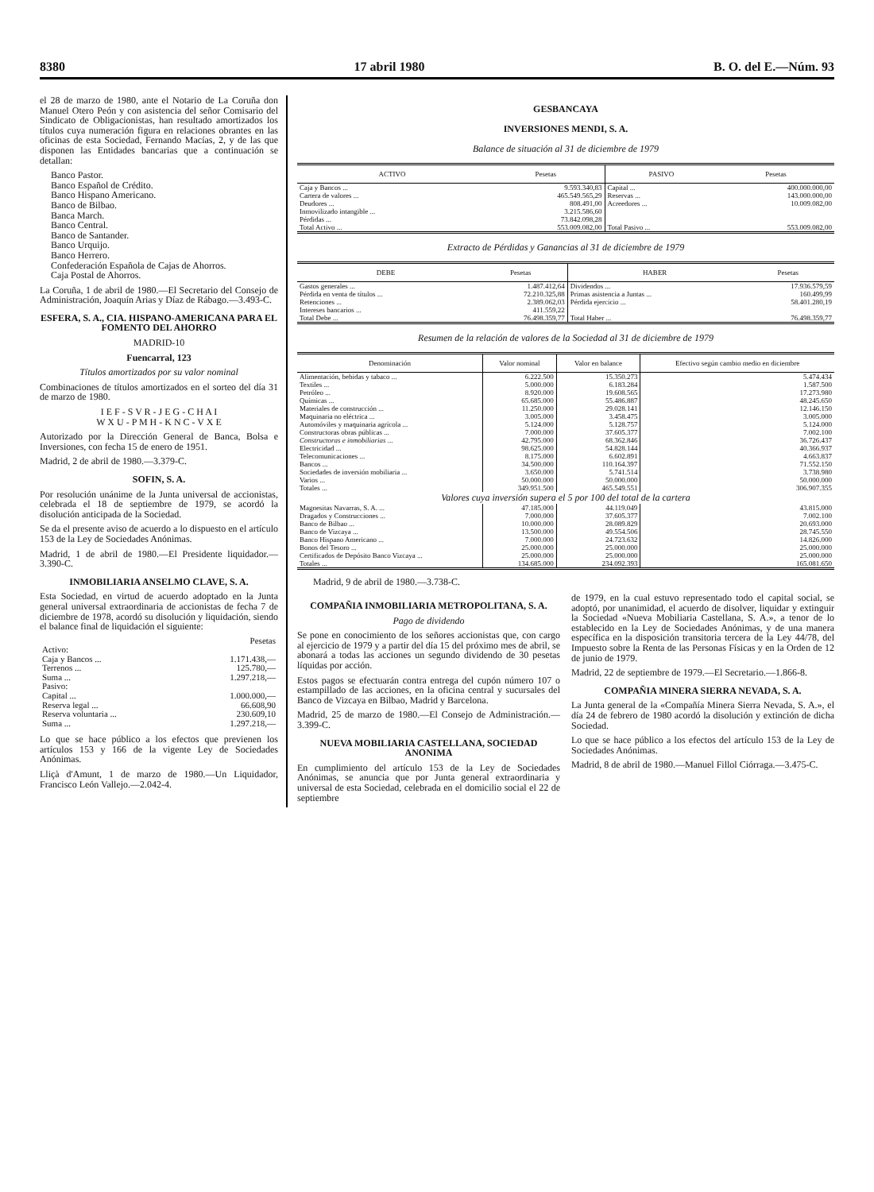8380 17 abril 1980 B. O. del E.—Núm. 93
el 28 de marzo de 1980, ante el Notario de La Coruña don Manuel Otero Peón y con asistencia del señor Comisario del Sindicato de Obligacionistas, han resultado amortizados los títulos cuya numeración figura en relaciones obrantes en las oficinas de esta Sociedad, Fernando Macías, 2, y de las que disponen las Entidades bancarias que a continuación se detallan:
Banco Pastor.
Banco Español de Crédito.
Banco Hispano Americano.
Banco de Bilbao.
Banca March.
Banco Central.
Banco de Santander.
Banco Urquijo.
Banco Herrero.
Confederación Española de Cajas de Ahorros.
Caja Postal de Ahorros.
La Coruña, 1 de abril de 1980.—El Secretario del Consejo de Administración, Joaquín Arias y Díaz de Rábago.—3.493-C.
ESFERA, S. A., CIA. HISPANO-AMERICANA PARA EL FOMENTO DEL AHORRO
MADRID-10
Fuencarral, 123
Títulos amortizados por su valor nominal
Combinaciones de títulos amortizados en el sorteo del día 31 de marzo de 1980.
I E F - S V R - J E G - C H A I
W X U - P M H - K N C - V X E
Autorizado por la Dirección General de Banca, Bolsa e Inversiones, con fecha 15 de enero de 1951.
Madrid, 2 de abril de 1980.—3.379-C.
SOFIN, S. A.
Por resolución unánime de la Junta universal de accionistas, celebrada el 18 de septiembre de 1979, se acordó la disolución anticipada de la Sociedad.
Se da el presente aviso de acuerdo a lo dispuesto en el artículo 153 de la Ley de Sociedades Anónimas.
Madrid, 1 de abril de 1980.—El Presidente liquidador.—3.390-C.
INMOBILIARIA ANSELMO CLAVE, S. A.
Esta Sociedad, en virtud de acuerdo adoptado en la Junta general universal extraordinaria de accionistas de fecha 7 de diciembre de 1978, acordó su disolución y liquidación, siendo el balance final de liquidación el siguiente:
| | Pesetas |
| Activo: | |
| Caja y Bancos ... | 1.171.438,— |
| Terrenos ... | 125.780,— |
| Suma ... | 1.297.218,— |
| Pasivo: | |
| Capital ... | 1.000.000,— |
| Reserva legal ... | 66.608,90 |
| Reserva voluntaria ... | 230.609,10 |
| Suma ... | 1.297.218,— |
Lo que se hace público a los efectos que previenen los artículos 153 y 166 de la vigente Ley de Sociedades Anónimas.
Lliçà d'Amunt, 1 de marzo de 1980.—Un Liquidador, Francisco León Vallejo.—2.042-4.
GESBANCAYA
INVERSIONES MENDI, S. A.
Balance de situación al 31 de diciembre de 1979
| ACTIVO | Pesetas | PASIVO | Pesetas |
| --- | --- | --- | --- |
| Caja y Bancos ... | 9.593.340,83 | Capital ... | 400.000.000,00 |
| Cartera de valores ... | 465.549.565,29 | Reservas ... | 143.000.000,00 |
| Deudores ... | 808.491,00 | Acreedores ... | 10.009.082,00 |
| Inmovilizado intangible ... | 3.215.586,60 | | |
| Pérdidas ... | 73.842.098,28 | | |
| Total Activo ... | 553.009.082,00 | Total Pasivo ... | 553.009.082,00 |
Extracto de Pérdidas y Ganancias al 31 de diciembre de 1979
| DEBE | Pesetas | HABER | Pesetas |
| --- | --- | --- | --- |
| Gastos generales ... | 1.487.412,64 | Dividendos ... | 17.936.579,59 |
| Pérdida en venta de títulos ... | 72.210.325,88 | Primas asistencia a Juntas ... | 160.499,99 |
| Retenciones ... | 2.389.062,03 | Pérdida ejercicio ... | 58.401.280,19 |
| Intereses bancarios ... | 411.559,22 | | |
| Total Debe ... | 76.498.359,77 | Total Haber ... | 76.498.359,77 |
Resumen de la relación de valores de la Sociedad al 31 de diciembre de 1979
| Denominación | Valor nominal | Valor en balance | Efectivo según cambio medio en diciembre |
| --- | --- | --- | --- |
| Alimentación, bebidas y tabaco ... | 6.222.500 | 15.350.273 | 5.474.434 |
| Textiles ... | 5.000.000 | 6.183.284 | 1.587.500 |
| Petróleo ... | 8.920.000 | 19.608.565 | 17.273.980 |
| Químicas ... | 65.685.000 | 55.486.887 | 48.245.650 |
| Materiales de construcción ... | 11.250.000 | 29.028.141 | 12.146.150 |
| Maquinaria no eléctrica ... | 3.005.000 | 3.458.475 | 3.005.000 |
| Automóviles y maquinaria agrícola ... | 5.124.000 | 5.128.757 | 5.124.000 |
| Constructoras obras públicas ... | 7.000.000 | 37.605.377 | 7.002.100 |
| Constructoras e inmobiliarias ... | 42.795.000 | 68.362.846 | 36.726.437 |
| Electricidad ... | 98.625.000 | 54.828.144 | 40.366.937 |
| Telecomunicaciones ... | 8.175.000 | 6.602.891 | 4.663.837 |
| Bancos ... | 34.500.000 | 110.164.397 | 71.552.150 |
| Sociedades de inversión mobiliaria ... | 3.650.000 | 5.741.514 | 3.738.980 |
| Varios ... | 50.000.000 | 50.000.000 | 50.000.000 |
| Totales ... | 349.951.500 | 465.549.551 | 306.907.355 |
| Valores cuya inversión supera el 5 por 100 del total de la cartera | | | |
| Magnesitas Navarras, S. A. ... | 47.185.000 | 44.119.049 | 43.815.000 |
| Dragados y Construcciones ... | 7.000.000 | 37.605.377 | 7.002.100 |
| Banco de Bilbao ... | 10.000.000 | 28.089.829 | 20.693.000 |
| Banco de Vizcaya ... | 13.500.000 | 49.554.506 | 28.745.550 |
| Banco Hispano Americano ... | 7.000.000 | 24.723.632 | 14.826.000 |
| Bonos del Tesoro ... | 25.000.000 | 25.000.000 | 25.000.000 |
| Certificados de Depósito Banco Vizcaya ... | 25.000.000 | 25.000.000 | 25.000.000 |
| Totales ... | 134.685.000 | 234.092.393 | 165.081.650 |
Madrid, 9 de abril de 1980.—3.738-C.
COMPAÑIA INMOBILIARIA METROPOLITANA, S. A.
Pago de dividendo
Se pone en conocimiento de los señores accionistas que, con cargo al ejercicio de 1979 y a partir del día 15 del próximo mes de abril, se abonará a todas las acciones un segundo dividendo de 30 pesetas líquidas por acción.
Estos pagos se efectuarán contra entrega del cupón número 107 o estampillado de las acciones, en la oficina central y sucursales del Banco de Vizcaya en Bilbao, Madrid y Barcelona.
Madrid, 25 de marzo de 1980.—El Consejo de Administración.—3.399-C.
NUEVA MOBILIARIA CASTELLANA, SOCIEDAD ANONIMA
En cumplimiento del artículo 153 de la Ley de Sociedades Anónimas, se anuncia que por Junta general extraordinaria y universal de esta Sociedad, celebrada en el domicilio social el 22 de septiembre
de 1979, en la cual estuvo representado todo el capital social, se adoptó, por unanimidad, el acuerdo de disolver, liquidar y extinguir la Sociedad «Nueva Mobiliaria Castellana, S. A.», a tenor de lo establecido en la Ley de Sociedades Anónimas, y de una manera específica en la disposición transitoria tercera de la Ley 44/78, del Impuesto sobre la Renta de las Personas Físicas y en la Orden de 12 de junio de 1979.
Madrid, 22 de septiembre de 1979.—El Secretario.—1.866-8.
COMPAÑIA MINERA SIERRA NEVADA, S. A.
La Junta general de la «Compañía Minera Sierra Nevada, S. A.», el día 24 de febrero de 1980 acordó la disolución y extinción de dicha Sociedad.
Lo que se hace público a los efectos del artículo 153 de la Ley de Sociedades Anónimas.
Madrid, 8 de abril de 1980.—Manuel Fillol Ciórraga.—3.475-C.